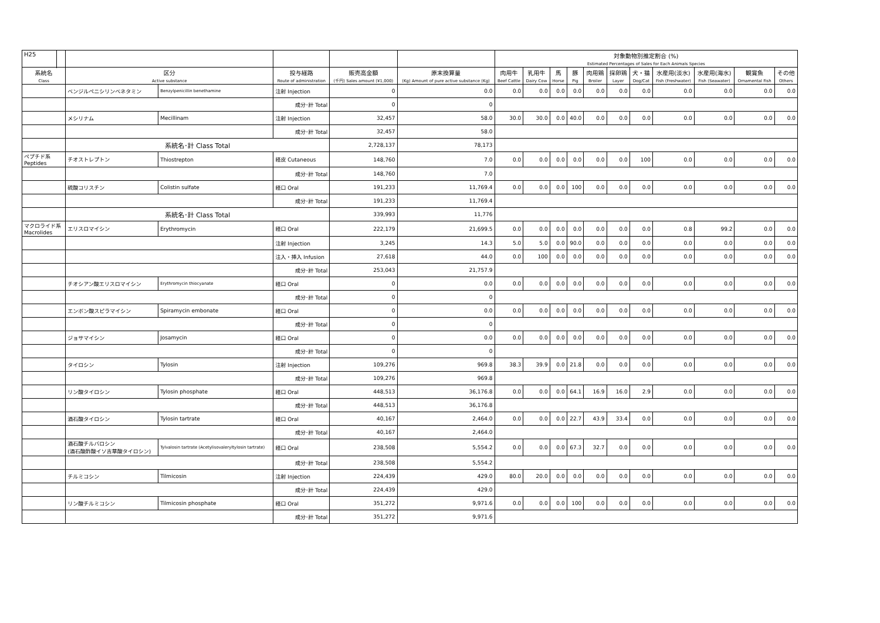| H25 | | | | | | | 対象動物別推定割合 (%) Estimated Percentages of Sales for Each Animals Species | | | | | | | | | | |
| --- | --- | --- | --- | --- | --- | --- | --- | --- | --- | --- | --- | --- | --- | --- | --- | --- | --- |
| 系統名 Class | | 区分 Active substance | | 投与経路 Route of administration | 販売高金額 (千円) Sales amount (¥1,000) | 原末換算量 (Kg) Amount of pure active substance (Kg) | 肉用牛 Beef Cattle | 乳用牛 Dairy Cow | 馬 Horse | 豚 Pig | 肉用鶏 Broiler | 採卵鶏 Layer | 犬・猫 Dog/Cat | 水産用(淡水) Fish (Freshwater) | 水産用(海水) Fish (Seawater) | 観賞魚 Ornamental Fish | その他 Others |
| | | ベンジルペニシリンベネタミン | Benzylpenicillin benethamine | 注射 Injection | 0 | 0.0 | 0.0 | 0.0 | 0.0 | 0.0 | 0.0 | 0.0 | 0.0 | 0.0 | 0.0 | 0.0 | 0.0 |
| | | | | 成分･計 Total | 0 | 0 | | | | | | | | | | | |
| | | メシリナム | Mecillinam | 注射 Injection | 32,457 | 58.0 | 30.0 | 30.0 | 0.0 | 40.0 | 0.0 | 0.0 | 0.0 | 0.0 | 0.0 | 0.0 | 0.0 |
| | | | | 成分･計 Total | 32,457 | 58.0 | | | | | | | | | | | |
| | | 系統名･計 Class Total | | | 2,728,137 | 78,173 | | | | | | | | | | | |
| ペプチド系 Peptides | | チオストレプトン | Thiostrepton | 経皮 Cutaneous | 148,760 | 7.0 | 0.0 | 0.0 | 0.0 | 0.0 | 0.0 | 0.0 | 100 | 0.0 | 0.0 | 0.0 | 0.0 |
| | | | | 成分･計 Total | 148,760 | 7.0 | | | | | | | | | | | |
| | | 硫酸コリスチン | Colistin sulfate | 経口 Oral | 191,233 | 11,769.4 | 0.0 | 0.0 | 0.0 | 100 | 0.0 | 0.0 | 0.0 | 0.0 | 0.0 | 0.0 | 0.0 |
| | | | | 成分･計 Total | 191,233 | 11,769.4 | | | | | | | | | | | |
| | | 系統名･計 Class Total | | | 339,993 | 11,776 | | | | | | | | | | | |
| マクロライド系 Macrolides | | エリスロマイシン | Erythromycin | 経口 Oral | 222,179 | 21,699.5 | 0.0 | 0.0 | 0.0 | 0.0 | 0.0 | 0.0 | 0.0 | 0.8 | 99.2 | 0.0 | 0.0 |
| | | | | 注射 Injection | 3,245 | 14.3 | 5.0 | 5.0 | 0.0 | 90.0 | 0.0 | 0.0 | 0.0 | 0.0 | 0.0 | 0.0 | 0.0 |
| | | | | 注入・挿入 Infusion | 27,618 | 44.0 | 0.0 | 100 | 0.0 | 0.0 | 0.0 | 0.0 | 0.0 | 0.0 | 0.0 | 0.0 | 0.0 |
| | | | | 成分･計 Total | 253,043 | 21,757.9 | | | | | | | | | | | |
| | | チオシアン酸エリスロマイシン | Erythromycin thiocyanate | 経口 Oral | 0 | 0.0 | 0.0 | 0.0 | 0.0 | 0.0 | 0.0 | 0.0 | 0.0 | 0.0 | 0.0 | 0.0 | 0.0 |
| | | | | 成分･計 Total | 0 | 0 | | | | | | | | | | | |
| | | エンボン酸スピラマイシン | Spiramycin embonate | 経口 Oral | 0 | 0.0 | 0.0 | 0.0 | 0.0 | 0.0 | 0.0 | 0.0 | 0.0 | 0.0 | 0.0 | 0.0 | 0.0 |
| | | | | 成分･計 Total | 0 | 0 | | | | | | | | | | | |
| | | ジョサマイシン | Josamycin | 経口 Oral | 0 | 0.0 | 0.0 | 0.0 | 0.0 | 0.0 | 0.0 | 0.0 | 0.0 | 0.0 | 0.0 | 0.0 | 0.0 |
| | | | | 成分･計 Total | 0 | 0 | | | | | | | | | | | |
| | | タイロシン | Tylosin | 注射 Injection | 109,276 | 969.8 | 38.3 | 39.9 | 0.0 | 21.8 | 0.0 | 0.0 | 0.0 | 0.0 | 0.0 | 0.0 | 0.0 |
| | | | | 成分･計 Total | 109,276 | 969.8 | | | | | | | | | | | |
| | | リン酸タイロシン | Tylosin phosphate | 経口 Oral | 448,513 | 36,176.8 | 0.0 | 0.0 | 0.0 | 64.1 | 16.9 | 16.0 | 2.9 | 0.0 | 0.0 | 0.0 | 0.0 |
| | | | | 成分･計 Total | 448,513 | 36,176.8 | | | | | | | | | | | |
| | | 酒石酸タイロシン | Tylosin tartrate | 経口 Oral | 40,167 | 2,464.0 | 0.0 | 0.0 | 0.0 | 22.7 | 43.9 | 33.4 | 0.0 | 0.0 | 0.0 | 0.0 | 0.0 |
| | | | | 成分･計 Total | 40,167 | 2,464.0 | | | | | | | | | | | |
| | | 酒石酸チルバロシン (酒石酸酢酸イソ吉草酸タイロシン) | Tylvalosin tartrate (Acetylisovaleryltylosin tartrate) | 経口 Oral | 238,508 | 5,554.2 | 0.0 | 0.0 | 0.0 | 67.3 | 32.7 | 0.0 | 0.0 | 0.0 | 0.0 | 0.0 | 0.0 |
| | | | | 成分･計 Total | 238,508 | 5,554.2 | | | | | | | | | | | |
| | | チルミコシン | Tilmicosin | 注射 Injection | 224,439 | 429.0 | 80.0 | 20.0 | 0.0 | 0.0 | 0.0 | 0.0 | 0.0 | 0.0 | 0.0 | 0.0 | 0.0 |
| | | | | 成分･計 Total | 224,439 | 429.0 | | | | | | | | | | | |
| | | リン酸チルミコシン | Tilmicosin phosphate | 経口 Oral | 351,272 | 9,971.6 | 0.0 | 0.0 | 0.0 | 100 | 0.0 | 0.0 | 0.0 | 0.0 | 0.0 | 0.0 | 0.0 |
| | | | | 成分･計 Total | 351,272 | 9,971.6 | | | | | | | | | | | |